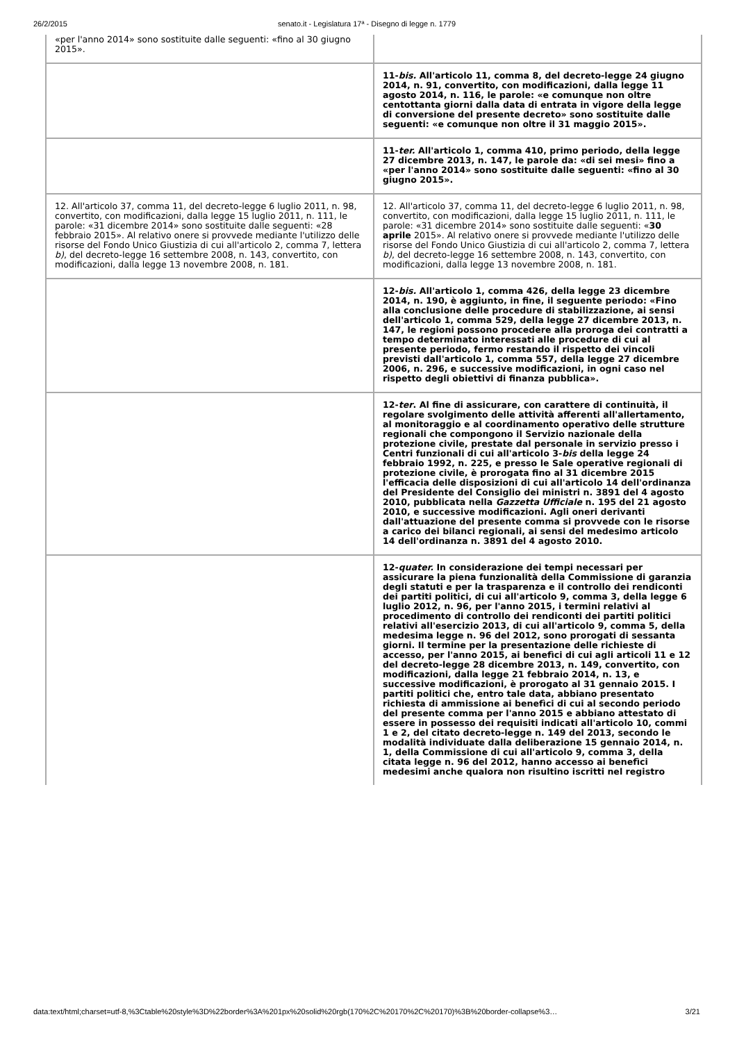26/2/2015 senato.it - Legislatura 17ª - Disegno di legge n. 1779
| «per l'anno 2014» sono sostituite dalle seguenti: «fino al 30 giugno 2015». | |
| | 11- bis. All'articolo 11, comma 8, del decreto-legge 24 giugno 2014, n. 91, convertito, con modificazioni, dalla legge 11 agosto 2014, n. 116, le parole: «e comunque non oltre centottanta giorni dalla data di entrata in vigore della legge di conversione del presente decreto» sono sostituite dalle seguenti: «e comunque non oltre il 31 maggio 2015». |
| | 11- ter. All'articolo 1, comma 410, primo periodo, della legge 27 dicembre 2013, n. 147, le parole da: «di sei mesi» fino a «per l'anno 2014» sono sostituite dalle seguenti: «fino al 30 giugno 2015». |
| 12. All'articolo 37, comma 11, del decreto-legge 6 luglio 2011, n. 98, convertito, con modificazioni, dalla legge 15 luglio 2011, n. 111, le parole: «31 dicembre 2014» sono sostituite dalle seguenti: «28 febbraio 2015». Al relativo onere si provvede mediante l'utilizzo delle risorse del Fondo Unico Giustizia di cui all'articolo 2, comma 7, lettera b) , del decreto-legge 16 settembre 2008, n. 143, convertito, con modificazioni, dalla legge 13 novembre 2008, n. 181. | 12. All'articolo 37, comma 11, del decreto-legge 6 luglio 2011, n. 98, convertito, con modificazioni, dalla legge 15 luglio 2011, n. 111, le parole: «31 dicembre 2014» sono sostituite dalle seguenti: « 30 aprile 2015». Al relativo onere si provvede mediante l'utilizzo delle risorse del Fondo Unico Giustizia di cui all'articolo 2, comma 7, lettera b) , del decreto-legge 16 settembre 2008, n. 143, convertito, con modificazioni, dalla legge 13 novembre 2008, n. 181. |
| | 12- bis. All'articolo 1, comma 426, della legge 23 dicembre 2014, n. 190, è aggiunto, in fine, il seguente periodo: «Fino alla conclusione delle procedure di stabilizzazione, ai sensi dell'articolo 1, comma 529, della legge 27 dicembre 2013, n. 147, le regioni possono procedere alla proroga dei contratti a tempo determinato interessati alle procedure di cui al presente periodo, fermo restando il rispetto dei vincoli previsti dall'articolo 1, comma 557, della legge 27 dicembre 2006, n. 296, e successive modificazioni, in ogni caso nel rispetto degli obiettivi di finanza pubblica». |
| | 12- ter . Al fine di assicurare, con carattere di continuità, il regolare svolgimento delle attività afferenti all'allertamento, al monitoraggio e al coordinamento operativo delle strutture regionali che compongono il Servizio nazionale della protezione civile, prestate dal personale in servizio presso i Centri funzionali di cui all'articolo 3- bis della legge 24 febbraio 1992, n. 225, e presso le Sale operative regionali di protezione civile, è prorogata fino al 31 dicembre 2015 l'efficacia delle disposizioni di cui all'articolo 14 dell'ordinanza del Presidente del Consiglio dei ministri n. 3891 del 4 agosto 2010, pubblicata nella Gazzetta Ufficiale n. 195 del 21 agosto 2010, e successive modificazioni. Agli oneri derivanti dall'attuazione del presente comma si provvede con le risorse a carico dei bilanci regionali, ai sensi del medesimo articolo 14 dell'ordinanza n. 3891 del 4 agosto 2010. |
| | 12- quater. In considerazione dei tempi necessari per assicurare la piena funzionalità della Commissione di garanzia degli statuti e per la trasparenza e il controllo dei rendiconti dei partiti politici, di cui all'articolo 9, comma 3, della legge 6 luglio 2012, n. 96, per l'anno 2015, i termini relativi al procedimento di controllo dei rendiconti dei partiti politici relativi all'esercizio 2013, di cui all'articolo 9, comma 5, della medesima legge n. 96 del 2012, sono prorogati di sessanta giorni. Il termine per la presentazione delle richieste di accesso, per l'anno 2015, ai benefìci di cui agli articoli 11 e 12 del decreto-legge 28 dicembre 2013, n. 149, convertito, con modificazioni, dalla legge 21 febbraio 2014, n. 13, e successive modificazioni, è prorogato al 31 gennaio 2015. I partiti politici che, entro tale data, abbiano presentato richiesta di ammissione ai benefìci di cui al secondo periodo del presente comma per l'anno 2015 e abbiano attestato di essere in possesso dei requisiti indicati all'articolo 10, commi 1 e 2, del citato decreto-legge n. 149 del 2013, secondo le modalità individuate dalla deliberazione 15 gennaio 2014, n. 1, della Commissione di cui all'articolo 9, comma 3, della citata legge n. 96 del 2012, hanno accesso ai benefìci medesimi anche qualora non risultino iscritti nel registro |
data:text/html;charset=utf-8,%3Ctable%20style%3D%22border%3A%201px%20solid%20rgb(170%2C%20170%2C%20170)%3B%20border-collapse%3… 3/21